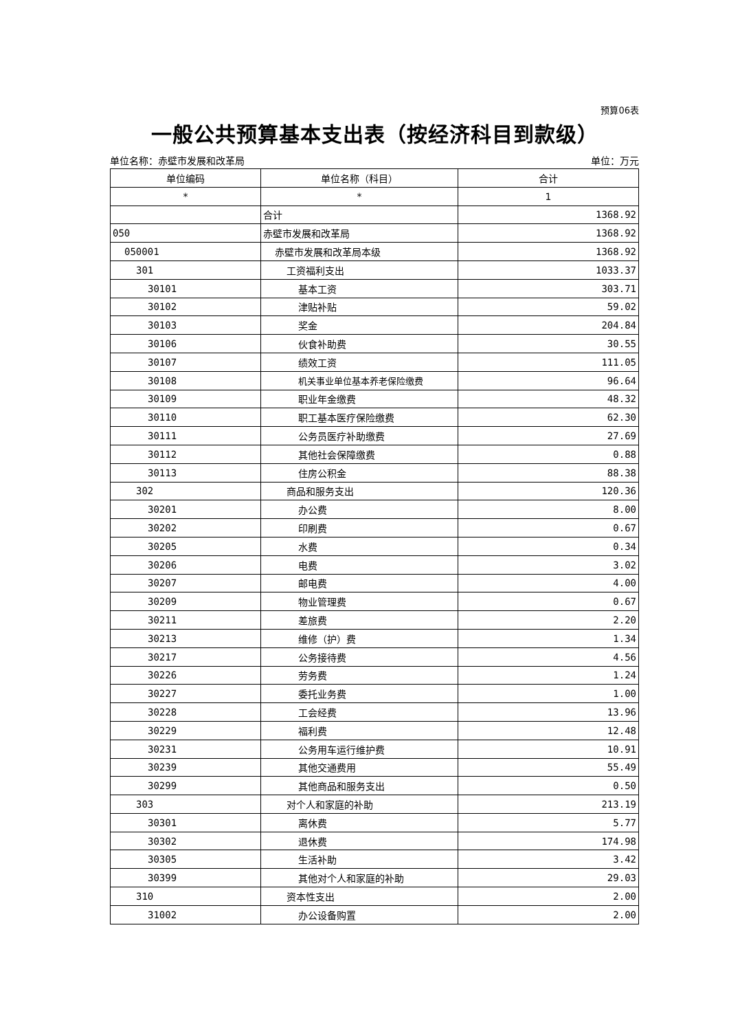预算06表
一般公共预算基本支出表（按经济科目到款级）
单位名称：赤壁市发展和改革局 单位：万元
| 单位编码 | 单位名称（科目） | 合计 |
| --- | --- | --- |
| * | * | 1 |
| | 合计 | 1368.92 |
| 050 | 赤壁市发展和改革局 | 1368.92 |
| 050001 | 赤壁市发展和改革局本级 | 1368.92 |
| 301 | 工资福利支出 | 1033.37 |
| 30101 | 基本工资 | 303.71 |
| 30102 | 津贴补贴 | 59.02 |
| 30103 | 奖金 | 204.84 |
| 30106 | 伙食补助费 | 30.55 |
| 30107 | 绩效工资 | 111.05 |
| 30108 | 机关事业单位基本养老保险缴费 | 96.64 |
| 30109 | 职业年金缴费 | 48.32 |
| 30110 | 职工基本医疗保险缴费 | 62.30 |
| 30111 | 公务员医疗补助缴费 | 27.69 |
| 30112 | 其他社会保障缴费 | 0.88 |
| 30113 | 住房公积金 | 88.38 |
| 302 | 商品和服务支出 | 120.36 |
| 30201 | 办公费 | 8.00 |
| 30202 | 印刷费 | 0.67 |
| 30205 | 水费 | 0.34 |
| 30206 | 电费 | 3.02 |
| 30207 | 邮电费 | 4.00 |
| 30209 | 物业管理费 | 0.67 |
| 30211 | 差旅费 | 2.20 |
| 30213 | 维修（护）费 | 1.34 |
| 30217 | 公务接待费 | 4.56 |
| 30226 | 劳务费 | 1.24 |
| 30227 | 委托业务费 | 1.00 |
| 30228 | 工会经费 | 13.96 |
| 30229 | 福利费 | 12.48 |
| 30231 | 公务用车运行维护费 | 10.91 |
| 30239 | 其他交通费用 | 55.49 |
| 30299 | 其他商品和服务支出 | 0.50 |
| 303 | 对个人和家庭的补助 | 213.19 |
| 30301 | 离休费 | 5.77 |
| 30302 | 退休费 | 174.98 |
| 30305 | 生活补助 | 3.42 |
| 30399 | 其他对个人和家庭的补助 | 29.03 |
| 310 | 资本性支出 | 2.00 |
| 31002 | 办公设备购置 | 2.00 |